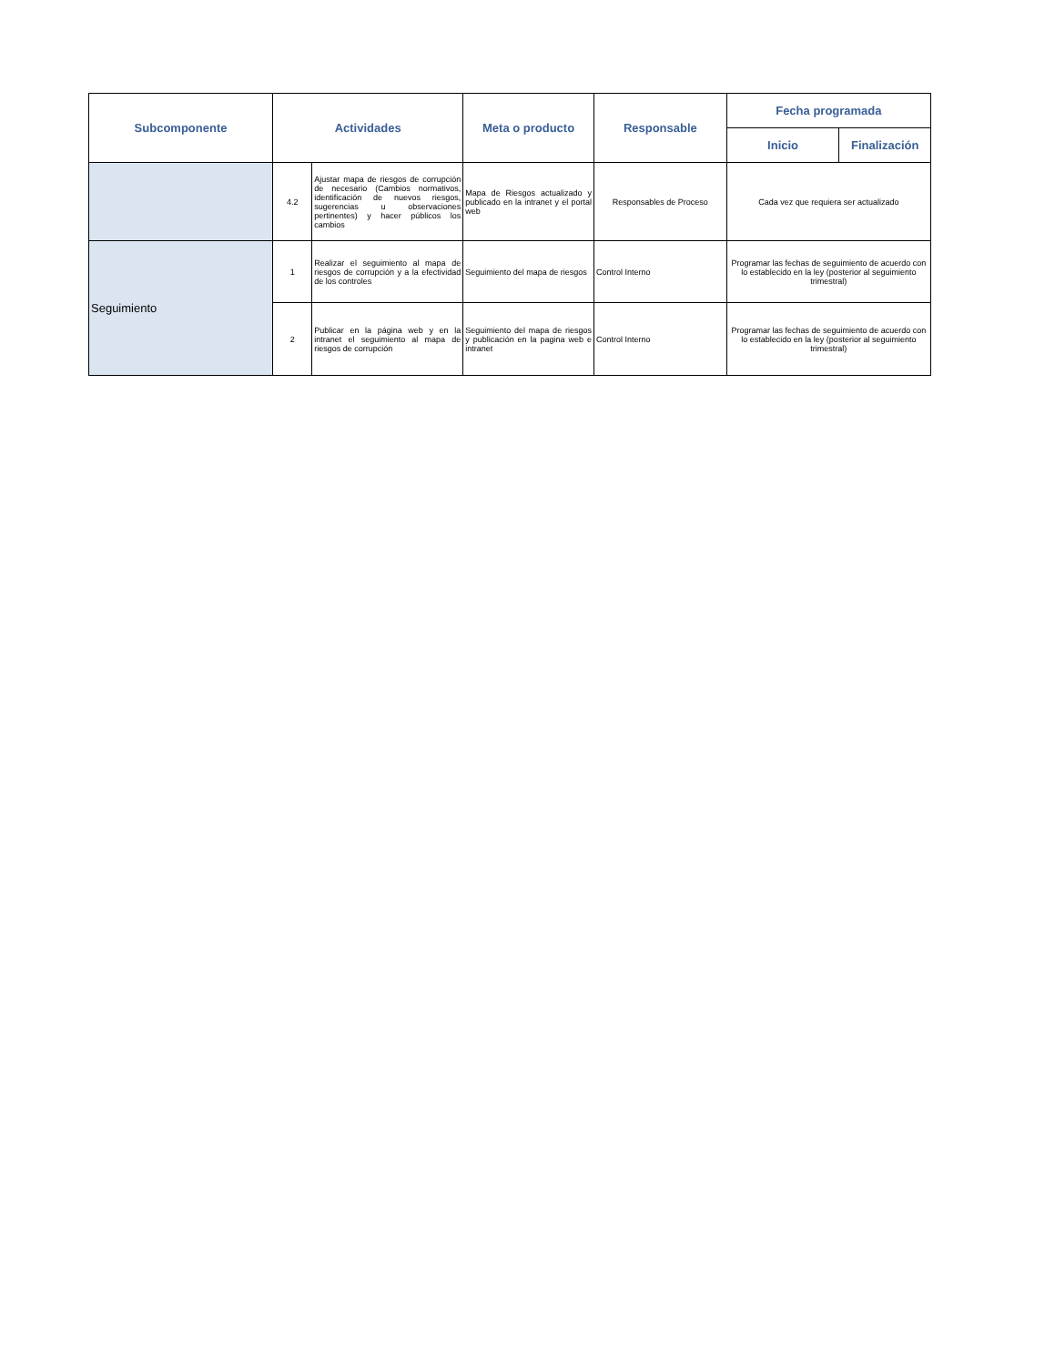| Subcomponente | Actividades | | Meta o producto | Responsable | Fecha programada | |
| --- | --- | --- | --- | --- | --- | --- |
| | | | | | Inicio | Finalización |
| | 4.2 | Ajustar mapa de riesgos de corrupción de necesario (Cambios normativos, identificación de nuevos riesgos, sugerencias u observaciones pertinentes) y hacer públicos los cambios | Mapa de Riesgos actualizado y publicado en la intranet y el portal web | Responsables de Proceso | Cada vez que requiera ser actualizado | |
| Seguimiento | 1 | Realizar el seguimiento al mapa de riesgos de corrupción y a la efectividad de los controles | Seguimiento del mapa de riesgos | Control Interno | Programar las fechas de seguimiento de acuerdo con lo establecido en la ley (posterior al seguimiento trimestral) | |
| | 2 | Publicar en la página web y en la intranet el seguimiento al mapa de riesgos de corrupción | Seguimiento del mapa de riesgos y publicación en la pagina web e intranet | Control Interno | Programar las fechas de seguimiento de acuerdo con lo establecido en la ley (posterior al seguimiento trimestral) | |